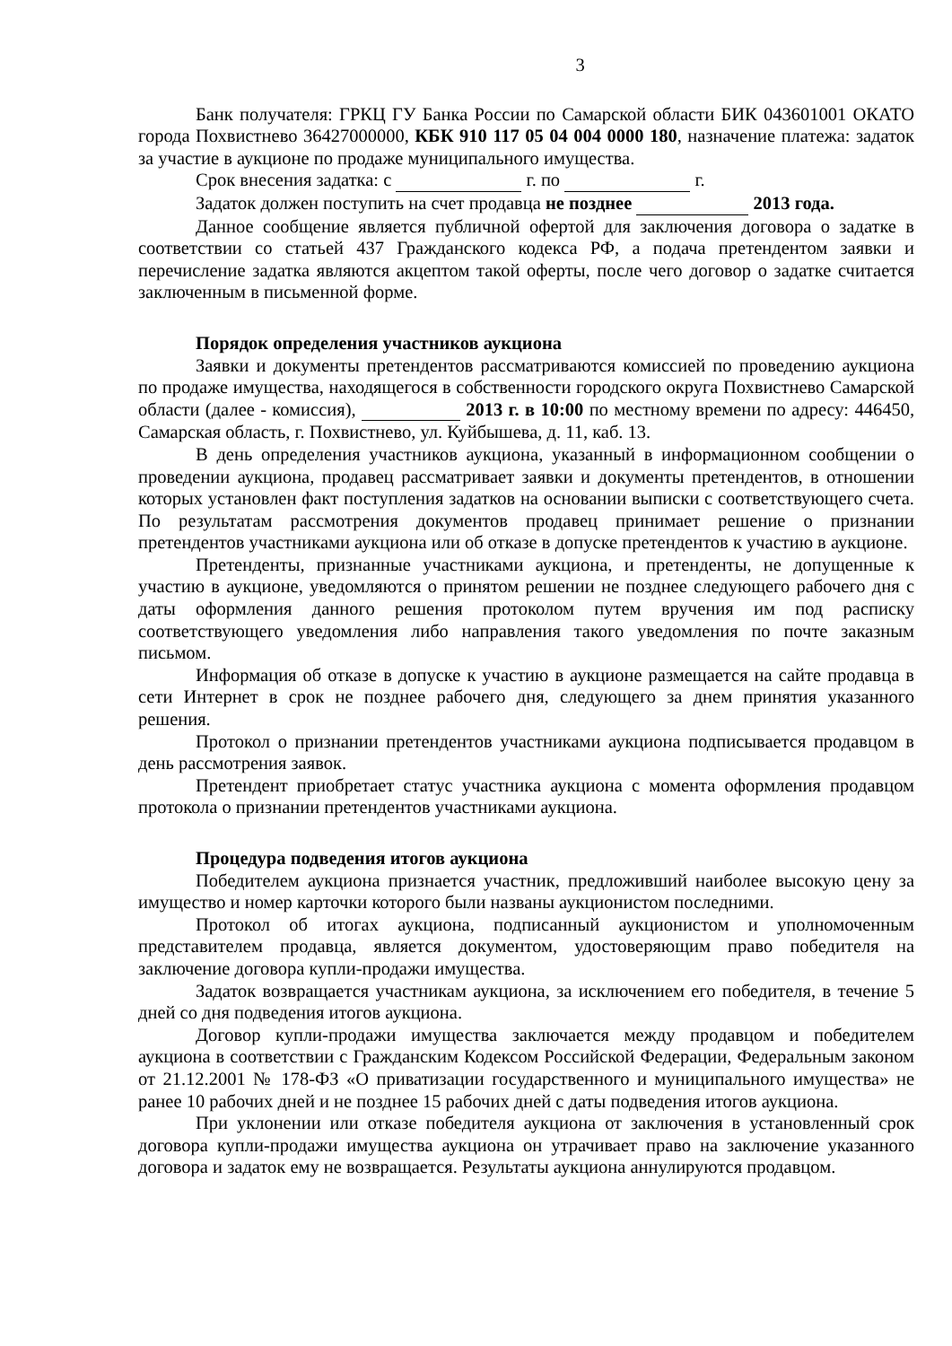3
Банк получателя: ГРКЦ ГУ Банка России по Самарской области БИК 043601001 ОКАТО города Похвистнево 36427000000, КБК 910 117 05 04 004 0000 180, назначение платежа: задаток за участие в аукционе по продаже муниципального имущества.
Срок внесения задатка: с г. по г.
Задаток должен поступить на счет продавца не позднее 2013 года.
Данное сообщение является публичной офертой для заключения договора о задатке в соответствии со статьей 437 Гражданского кодекса РФ, а подача претендентом заявки и перечисление задатка являются акцептом такой оферты, после чего договор о задатке считается заключенным в письменной форме.
Порядок определения участников аукциона
Заявки и документы претендентов рассматриваются комиссией по проведению аукциона по продаже имущества, находящегося в собственности городского округа Похвистнево Самарской области (далее - комиссия), 2013 г. в 10:00 по местному времени по адресу: 446450, Самарская область, г. Похвистнево, ул. Куйбышева, д. 11, каб. 13.
В день определения участников аукциона, указанный в информационном сообщении о проведении аукциона, продавец рассматривает заявки и документы претендентов, в отношении которых установлен факт поступления задатков на основании выписки с соответствующего счета. По результатам рассмотрения документов продавец принимает решение о признании претендентов участниками аукциона или об отказе в допуске претендентов к участию в аукционе.
Претенденты, признанные участниками аукциона, и претенденты, не допущенные к участию в аукционе, уведомляются о принятом решении не позднее следующего рабочего дня с даты оформления данного решения протоколом путем вручения им под расписку соответствующего уведомления либо направления такого уведомления по почте заказным письмом.
Информация об отказе в допуске к участию в аукционе размещается на сайте продавца в сети Интернет в срок не позднее рабочего дня, следующего за днем принятия указанного решения.
Протокол о признании претендентов участниками аукциона подписывается продавцом в день рассмотрения заявок.
Претендент приобретает статус участника аукциона с момента оформления продавцом протокола о признании претендентов участниками аукциона.
Процедура подведения итогов аукциона
Победителем аукциона признается участник, предложивший наиболее высокую цену за имущество и номер карточки которого были названы аукционистом последними.
Протокол об итогах аукциона, подписанный аукционистом и уполномоченным представителем продавца, является документом, удостоверяющим право победителя на заключение договора купли-продажи имущества.
Задаток возвращается участникам аукциона, за исключением его победителя, в течение 5 дней со дня подведения итогов аукциона.
Договор купли-продажи имущества заключается между продавцом и победителем аукциона в соответствии с Гражданским Кодексом Российской Федерации, Федеральным законом от 21.12.2001 № 178-ФЗ «О приватизации государственного и муниципального имущества» не ранее 10 рабочих дней и не позднее 15 рабочих дней с даты подведения итогов аукциона.
При уклонении или отказе победителя аукциона от заключения в установленный срок договора купли-продажи имущества аукциона он утрачивает право на заключение указанного договора и задаток ему не возвращается. Результаты аукциона аннулируются продавцом.